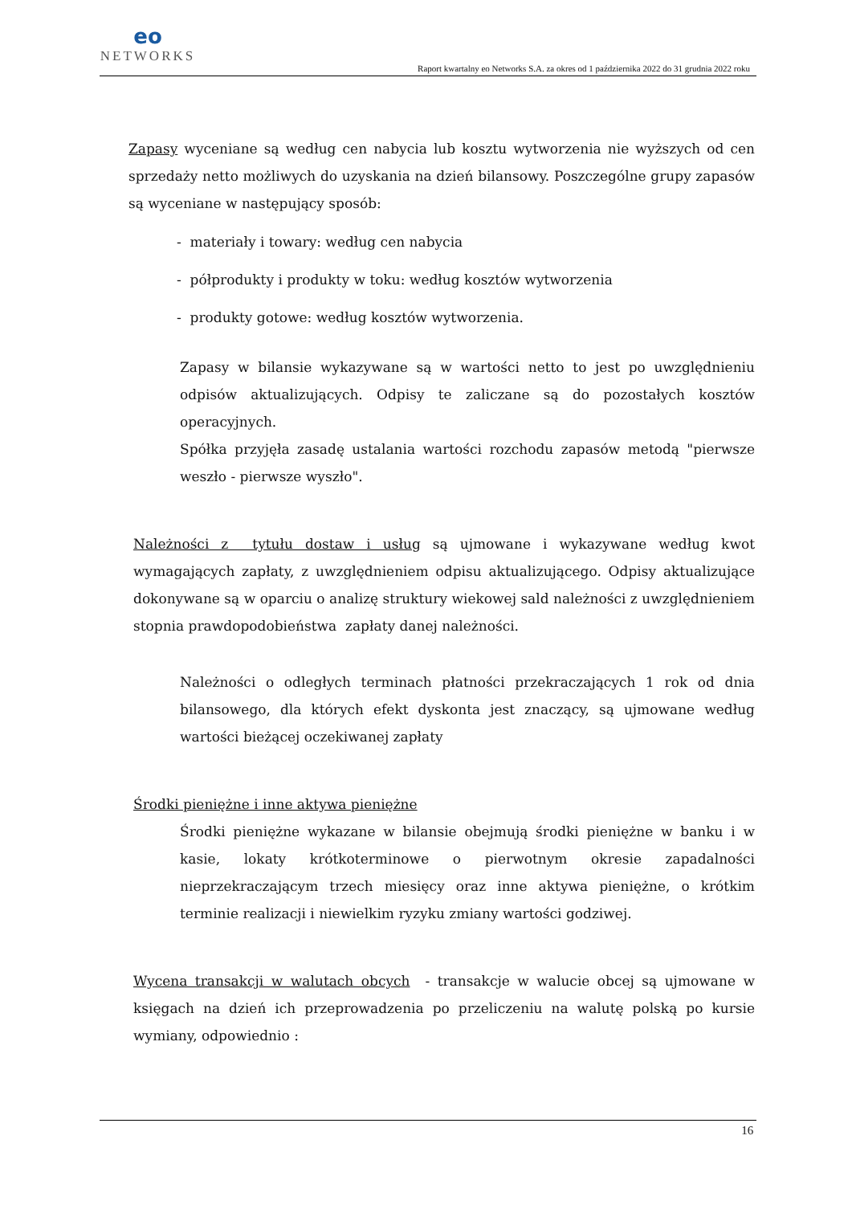eo
NETWORKS
Raport kwartalny eo Networks S.A. za okres od 1 października 2022 do 31 grudnia 2022 roku
Zapasy wyceniane są według cen nabycia lub kosztu wytworzenia nie wyższych od cen sprzedaży netto możliwych do uzyskania na dzień bilansowy. Poszczególne grupy zapasów są wyceniane w następujący sposób:
- materiały i towary: według cen nabycia
- półprodukty i produkty w toku: według kosztów wytworzenia
- produkty gotowe: według kosztów wytworzenia.
Zapasy w bilansie wykazywane są w wartości netto to jest po uwzględnieniu odpisów aktualizujących. Odpisy te zaliczane są do pozostałych kosztów operacyjnych.
Spółka przyjęła zasadę ustalania wartości rozchodu zapasów metodą "pierwsze weszło - pierwsze wyszło".
Należności z tytułu dostaw i usług są ujmowane i wykazywane według kwot wymagających zapłaty, z uwzględnieniem odpisu aktualizującego. Odpisy aktualizujące dokonywane są w oparciu o analizę struktury wiekowej sald należności z uwzględnieniem stopnia prawdopodobieństwa zapłaty danej należności.
Należności o odległych terminach płatności przekraczających 1 rok od dnia bilansowego, dla których efekt dyskonta jest znaczący, są ujmowane według wartości bieżącej oczekiwanej zapłaty
Środki pieniężne i inne aktywa pieniężne
Środki pieniężne wykazane w bilansie obejmują środki pieniężne w banku i w kasie, lokaty krótkoterminowe o pierwotnym okresie zapadalności nieprzekraczającym trzech miesięcy oraz inne aktywa pieniężne, o krótkim terminie realizacji i niewielkim ryzyku zmiany wartości godziwej.
Wycena transakcji w walutach obcych - transakcje w walucie obcej są ujmowane w księgach na dzień ich przeprowadzenia po przeliczeniu na walutę polską po kursie wymiany, odpowiednio :
16